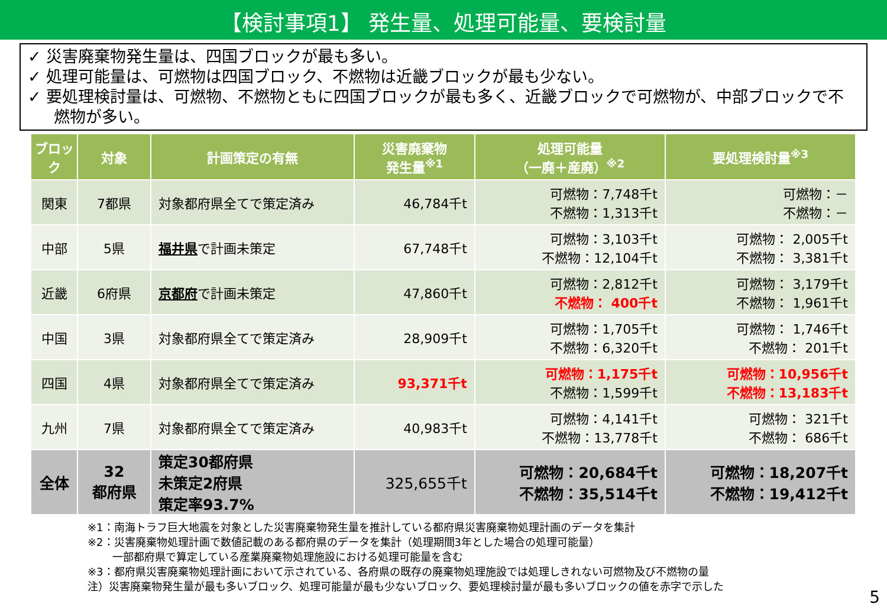【検討事項1】 発生量、処理可能量、要検討量
✓ 災害廃棄物発生量は、四国ブロックが最も多い。
✓ 処理可能量は、可燃物は四国ブロック、不燃物は近畿ブロックが最も少ない。
✓ 要処理検討量は、可燃物、不燃物ともに四国ブロックが最も多く、近畿ブロックで可燃物が、中部ブロックで不燃物が多い。
| ブロック | 対象 | 計画策定の有無 | 災害廃棄物 発生量<sup>※1</sup> | 処理可能量 （一廃＋産廃）<sup>※2</sup> | 要処理検討量<sup>※3</sup> |
| --- | --- | --- | --- | --- | --- |
| 関東 | 7都県 | 対象都府県全てで策定済み | 46,784千t | 可燃物：7,748千t 不燃物：1,313千t | 可燃物：－ 不燃物：－ |
| 中部 | 5県 | 福井県 で計画未策定 | 67,748千t | 可燃物：3,103千t 不燃物：12,104千t | 可燃物： 2,005千t 不燃物： 3,381千t |
| 近畿 | 6府県 | 京都府 で計画未策定 | 47,860千t | 可燃物：2,812千t 不燃物： 400千t | 可燃物： 3,179千t 不燃物： 1,961千t |
| 中国 | 3県 | 対象都府県全てで策定済み | 28,909千t | 可燃物：1,705千t 不燃物：6,320千t | 可燃物： 1,746千t 不燃物： 201千t |
| 四国 | 4県 | 対象都府県全てで策定済み | 93,371千t | 可燃物：1,175千t 不燃物：1,599千t | 可燃物：10,956千t 不燃物：13,183千t |
| 九州 | 7県 | 対象都府県全てで策定済み | 40,983千t | 可燃物：4,141千t 不燃物：13,778千t | 可燃物： 321千t 不燃物： 686千t |
| 全体 | 32 都府県 | 策定30都府県 未策定2府県 策定率93.7% | 325,655千t | 可燃物：20,684千t 不燃物：35,514千t | 可燃物：18,207千t 不燃物：19,412千t |
※1：南海トラフ巨大地震を対象とした災害廃棄物発生量を推計している都府県災害廃棄物処理計画のデータを集計
※2：災害廃棄物処理計画で数値記載のある都府県のデータを集計（処理期間3年とした場合の処理可能量）
一部都府県で算定している産業廃棄物処理施設における処理可能量を含む
※3：都府県災害廃棄物処理計画において示されている、各府県の既存の廃棄物処理施設では処理しきれない可燃物及び不燃物の量
注）災害廃棄物発生量が最も多いブロック、処理可能量が最も少ないブロック、要処理検討量が最も多いブロックの値を赤字で示した
5